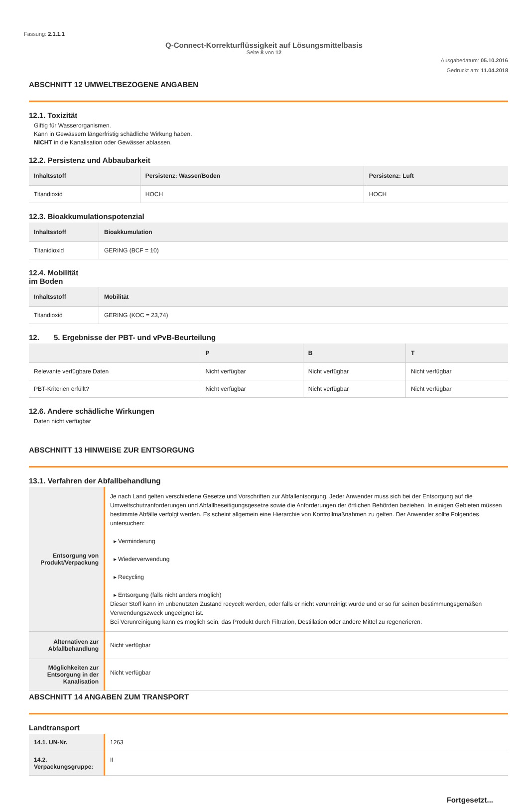Fassung: 2.1.1.1
Q-Connect-Korrekturflüssigkeit auf Lösungsmittelbasis
Seite 8 von 12
Ausgabedatum: 05.10.2016
Gedruckt am: 11.04.2018
ABSCHNITT 12 UMWELTBEZOGENE ANGABEN
12.1. Toxizität
Giftig für Wasserorganismen.
Kann in Gewässern längerfristig schädliche Wirkung haben.
NICHT in die Kanalisation oder Gewässer ablassen.
12.2. Persistenz und Abbaubarkeit
| Inhaltsstoff | Persistenz: Wasser/Boden | Persistenz: Luft |
| --- | --- | --- |
| Titandioxid | HOCH | HOCH |
12.3. Bioakkumulationspotenzial
| Inhaltsstoff | Bioakkumulation |
| --- | --- |
| Titanidioxid | GERING (BCF = 10) |
12.4. Mobilität
im Boden
| Inhaltsstoff | Mobilität |
| --- | --- |
| Titandioxid | GERING (KOC = 23,74) |
12. 5. Ergebnisse der PBT- und vPvB-Beurteilung
| | P | B | T |
| --- | --- | --- | --- |
| Relevante verfügbare Daten | Nicht verfügbar | Nicht verfügbar | Nicht verfügbar |
| PBT-Kriterien erfüllt? | Nicht verfügbar | Nicht verfügbar | Nicht verfügbar |
12.6. Andere schädliche Wirkungen
Daten nicht verfügbar
ABSCHNITT 13 HINWEISE ZUR ENTSORGUNG
13.1. Verfahren der Abfallbehandlung
| Entsorgung von Produkt/Verpackung | Je nach Land gelten verschiedene Gesetze und Vorschriften zur Abfallentsorgung. Jeder Anwender muss sich bei der Entsorgung auf die Umweltschutzanforderungen und Abfallbeseitigungsgesetze sowie die Anforderungen der örtlichen Behörden beziehen. In einigen Gebieten müssen bestimmte Abfälle verfolgt werden. Es scheint allgemein eine Hierarchie von Kontrollmaßnahmen zu gelten. Der Anwender sollte Folgendes untersuchen: ▸ Verminderung ▸ Wiederverwendung ▸ Recycling ▸ Entsorgung (falls nicht anders möglich) Dieser Stoff kann im unbenutzten Zustand recycelt werden, oder falls er nicht verunreinigt wurde und er so für seinen bestimmungsgemäßen Verwendungszweck ungeeignet ist. Bei Verunreinigung kann es möglich sein, das Produkt durch Filtration, Destillation oder andere Mittel zu regenerieren. |
| Alternativen zur Abfallbehandlung | Nicht verfügbar |
| Möglichkeiten zur Entsorgung in der Kanalisation | Nicht verfügbar |
ABSCHNITT 14 ANGABEN ZUM TRANSPORT
Landtransport
| 14.1. UN-Nr. | 1263 |
| 14.2. Verpackungsgruppe: | II |
Fortgesetzt...